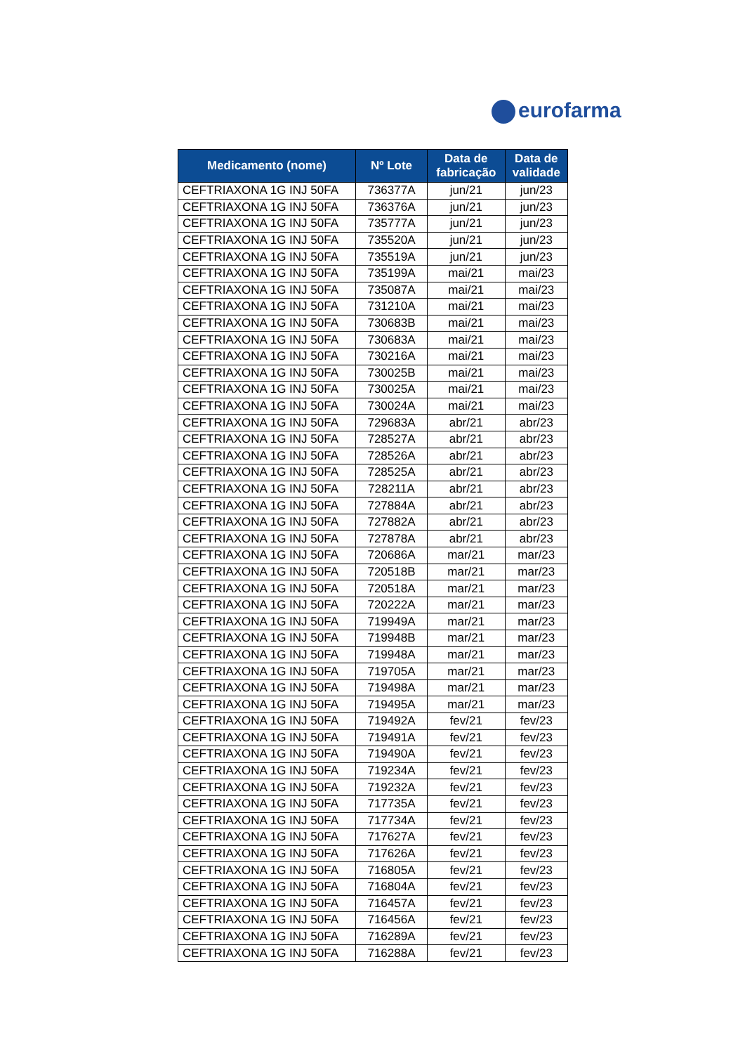eurofarma
| Medicamento (nome) | Nº Lote | Data de fabricação | Data de validade |
| --- | --- | --- | --- |
| CEFTRIAXONA 1G INJ 50FA | 736377A | jun/21 | jun/23 |
| CEFTRIAXONA 1G INJ 50FA | 736376A | jun/21 | jun/23 |
| CEFTRIAXONA 1G INJ 50FA | 735777A | jun/21 | jun/23 |
| CEFTRIAXONA 1G INJ 50FA | 735520A | jun/21 | jun/23 |
| CEFTRIAXONA 1G INJ 50FA | 735519A | jun/21 | jun/23 |
| CEFTRIAXONA 1G INJ 50FA | 735199A | mai/21 | mai/23 |
| CEFTRIAXONA 1G INJ 50FA | 735087A | mai/21 | mai/23 |
| CEFTRIAXONA 1G INJ 50FA | 731210A | mai/21 | mai/23 |
| CEFTRIAXONA 1G INJ 50FA | 730683B | mai/21 | mai/23 |
| CEFTRIAXONA 1G INJ 50FA | 730683A | mai/21 | mai/23 |
| CEFTRIAXONA 1G INJ 50FA | 730216A | mai/21 | mai/23 |
| CEFTRIAXONA 1G INJ 50FA | 730025B | mai/21 | mai/23 |
| CEFTRIAXONA 1G INJ 50FA | 730025A | mai/21 | mai/23 |
| CEFTRIAXONA 1G INJ 50FA | 730024A | mai/21 | mai/23 |
| CEFTRIAXONA 1G INJ 50FA | 729683A | abr/21 | abr/23 |
| CEFTRIAXONA 1G INJ 50FA | 728527A | abr/21 | abr/23 |
| CEFTRIAXONA 1G INJ 50FA | 728526A | abr/21 | abr/23 |
| CEFTRIAXONA 1G INJ 50FA | 728525A | abr/21 | abr/23 |
| CEFTRIAXONA 1G INJ 50FA | 728211A | abr/21 | abr/23 |
| CEFTRIAXONA 1G INJ 50FA | 727884A | abr/21 | abr/23 |
| CEFTRIAXONA 1G INJ 50FA | 727882A | abr/21 | abr/23 |
| CEFTRIAXONA 1G INJ 50FA | 727878A | abr/21 | abr/23 |
| CEFTRIAXONA 1G INJ 50FA | 720686A | mar/21 | mar/23 |
| CEFTRIAXONA 1G INJ 50FA | 720518B | mar/21 | mar/23 |
| CEFTRIAXONA 1G INJ 50FA | 720518A | mar/21 | mar/23 |
| CEFTRIAXONA 1G INJ 50FA | 720222A | mar/21 | mar/23 |
| CEFTRIAXONA 1G INJ 50FA | 719949A | mar/21 | mar/23 |
| CEFTRIAXONA 1G INJ 50FA | 719948B | mar/21 | mar/23 |
| CEFTRIAXONA 1G INJ 50FA | 719948A | mar/21 | mar/23 |
| CEFTRIAXONA 1G INJ 50FA | 719705A | mar/21 | mar/23 |
| CEFTRIAXONA 1G INJ 50FA | 719498A | mar/21 | mar/23 |
| CEFTRIAXONA 1G INJ 50FA | 719495A | mar/21 | mar/23 |
| CEFTRIAXONA 1G INJ 50FA | 719492A | fev/21 | fev/23 |
| CEFTRIAXONA 1G INJ 50FA | 719491A | fev/21 | fev/23 |
| CEFTRIAXONA 1G INJ 50FA | 719490A | fev/21 | fev/23 |
| CEFTRIAXONA 1G INJ 50FA | 719234A | fev/21 | fev/23 |
| CEFTRIAXONA 1G INJ 50FA | 719232A | fev/21 | fev/23 |
| CEFTRIAXONA 1G INJ 50FA | 717735A | fev/21 | fev/23 |
| CEFTRIAXONA 1G INJ 50FA | 717734A | fev/21 | fev/23 |
| CEFTRIAXONA 1G INJ 50FA | 717627A | fev/21 | fev/23 |
| CEFTRIAXONA 1G INJ 50FA | 717626A | fev/21 | fev/23 |
| CEFTRIAXONA 1G INJ 50FA | 716805A | fev/21 | fev/23 |
| CEFTRIAXONA 1G INJ 50FA | 716804A | fev/21 | fev/23 |
| CEFTRIAXONA 1G INJ 50FA | 716457A | fev/21 | fev/23 |
| CEFTRIAXONA 1G INJ 50FA | 716456A | fev/21 | fev/23 |
| CEFTRIAXONA 1G INJ 50FA | 716289A | fev/21 | fev/23 |
| CEFTRIAXONA 1G INJ 50FA | 716288A | fev/21 | fev/23 |